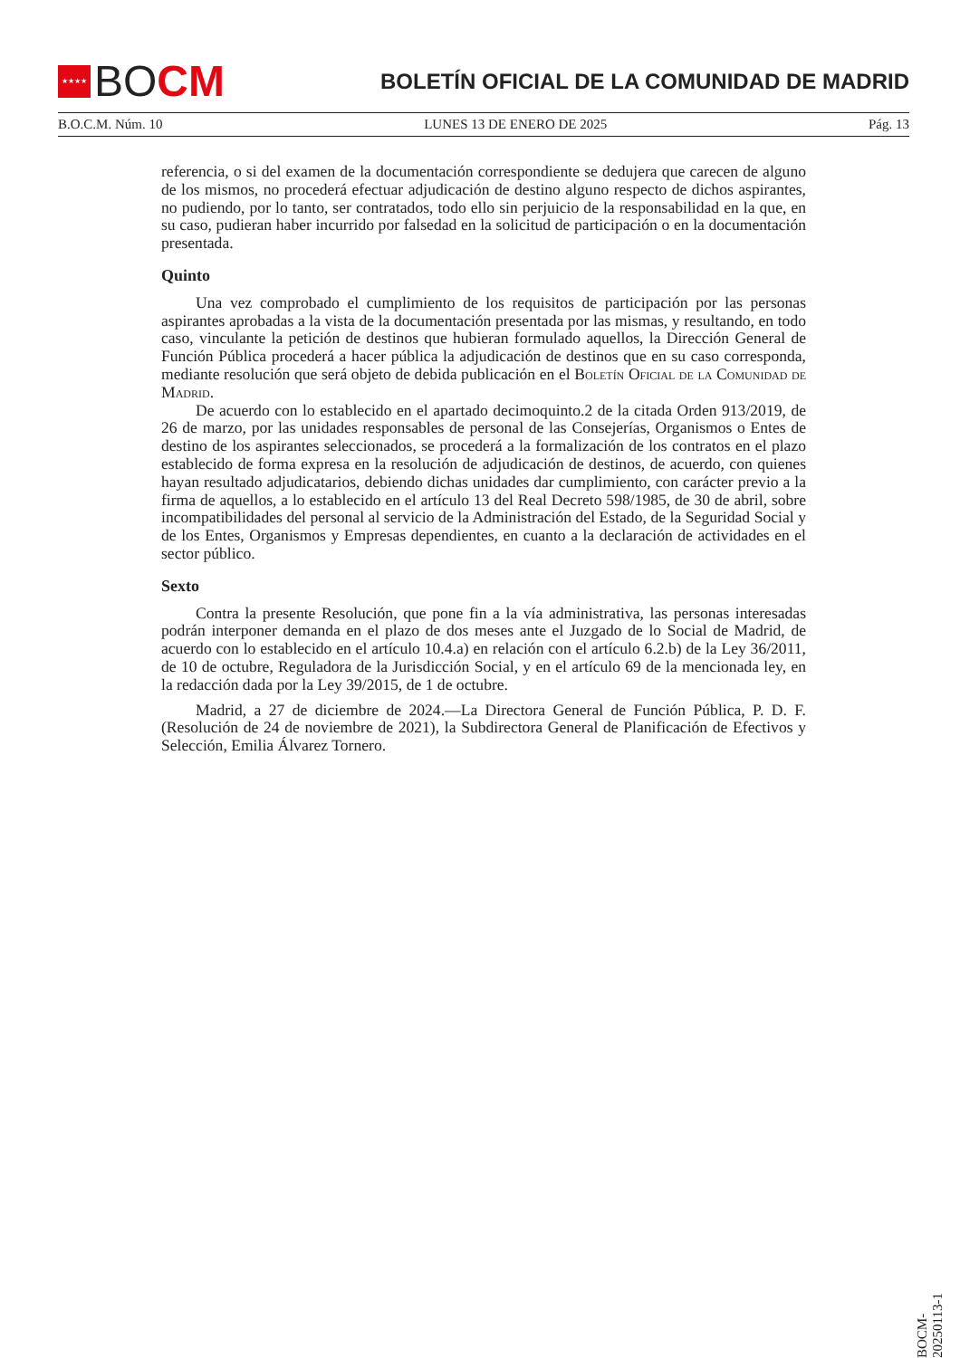★★★★ BO CM
BOLETÍN OFICIAL DE LA COMUNIDAD DE MADRID
B.O.C.M. Núm. 10 LUNES 13 DE ENERO DE 2025 Pág. 13
referencia, o si del examen de la documentación correspondiente se dedujera que carecen de alguno de los mismos, no procederá efectuar adjudicación de destino alguno respecto de dichos aspirantes, no pudiendo, por lo tanto, ser contratados, todo ello sin perjuicio de la responsabilidad en la que, en su caso, pudieran haber incurrido por falsedad en la solicitud de participación o en la documentación presentada.
Quinto
Una vez comprobado el cumplimiento de los requisitos de participación por las personas aspirantes aprobadas a la vista de la documentación presentada por las mismas, y resultando, en todo caso, vinculante la petición de destinos que hubieran formulado aquellos, la Dirección General de Función Pública procederá a hacer pública la adjudicación de destinos que en su caso corresponda, mediante resolución que será objeto de debida publicación en el Boletín Oficial de la Comunidad de Madrid.
De acuerdo con lo establecido en el apartado decimoquinto.2 de la citada Orden 913/2019, de 26 de marzo, por las unidades responsables de personal de las Consejerías, Organismos o Entes de destino de los aspirantes seleccionados, se procederá a la formalización de los contratos en el plazo establecido de forma expresa en la resolución de adjudicación de destinos, de acuerdo, con quienes hayan resultado adjudicatarios, debiendo dichas unidades dar cumplimiento, con carácter previo a la firma de aquellos, a lo establecido en el artículo 13 del Real Decreto 598/1985, de 30 de abril, sobre incompatibilidades del personal al servicio de la Administración del Estado, de la Seguridad Social y de los Entes, Organismos y Empresas dependientes, en cuanto a la declaración de actividades en el sector público.
Sexto
Contra la presente Resolución, que pone fin a la vía administrativa, las personas interesadas podrán interponer demanda en el plazo de dos meses ante el Juzgado de lo Social de Madrid, de acuerdo con lo establecido en el artículo 10.4.a) en relación con el artículo 6.2.b) de la Ley 36/2011, de 10 de octubre, Reguladora de la Jurisdicción Social, y en el artículo 69 de la mencionada ley, en la redacción dada por la Ley 39/2015, de 1 de octubre.
Madrid, a 27 de diciembre de 2024.—La Directora General de Función Pública, P. D. F. (Resolución de 24 de noviembre de 2021), la Subdirectora General de Planificación de Efectivos y Selección, Emilia Álvarez Tornero.
BOCM-20250113-1